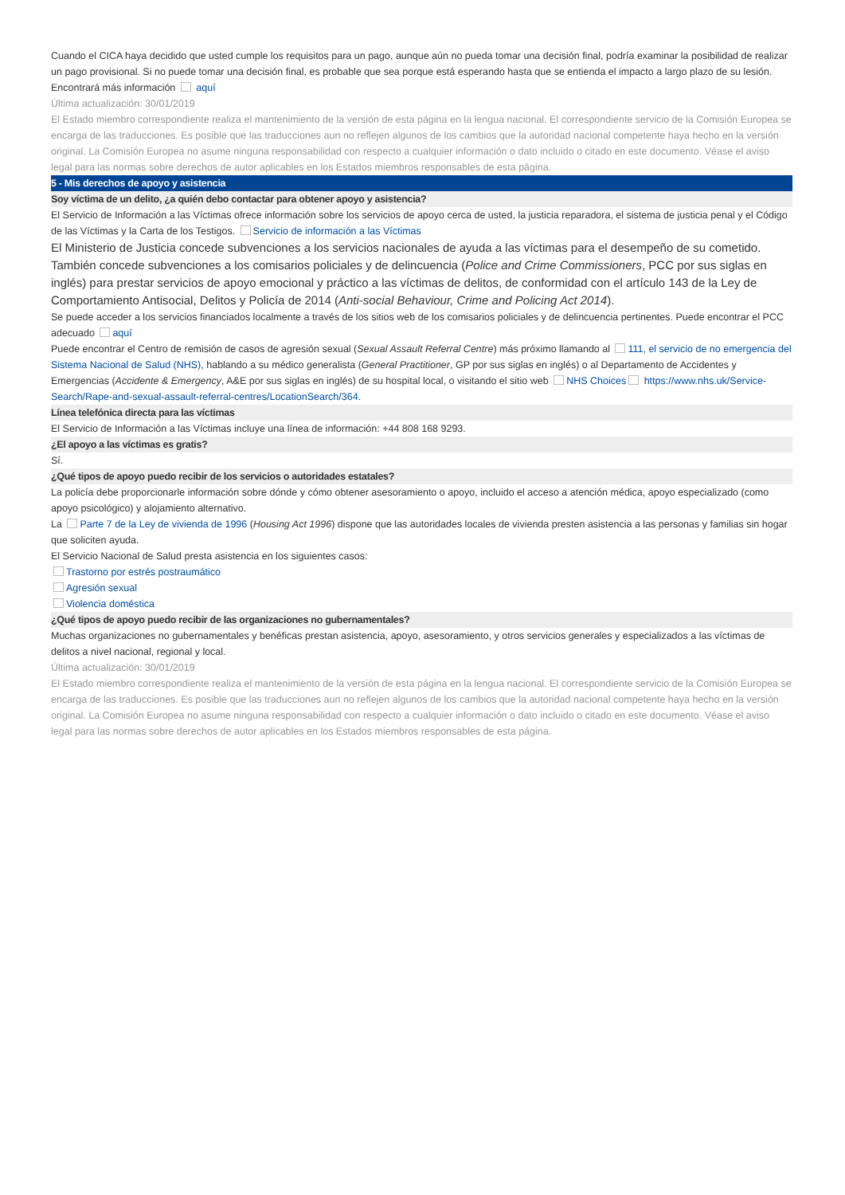Cuando el CICA haya decidido que usted cumple los requisitos para un pago, aunque aún no pueda tomar una decisión final, podría examinar la posibilidad de realizar un pago provisional. Si no puede tomar una decisión final, es probable que sea porque está esperando hasta que se entienda el impacto a largo plazo de su lesión.
Encontrará más información aquí
Última actualización: 30/01/2019
El Estado miembro correspondiente realiza el mantenimiento de la versión de esta página en la lengua nacional. El correspondiente servicio de la Comisión Europea se encarga de las traducciones. Es posible que las traducciones aun no reflejen algunos de los cambios que la autoridad nacional competente haya hecho en la versión original. La Comisión Europea no asume ninguna responsabilidad con respecto a cualquier información o dato incluido o citado en este documento. Véase el aviso legal para las normas sobre derechos de autor aplicables en los Estados miembros responsables de esta página.
5 - Mis derechos de apoyo y asistencia
Soy víctima de un delito, ¿a quién debo contactar para obtener apoyo y asistencia?
El Servicio de Información a las Víctimas ofrece información sobre los servicios de apoyo cerca de usted, la justicia reparadora, el sistema de justicia penal y el Código de las Víctimas y la Carta de los Testigos. Servicio de información a las Víctimas
El Ministerio de Justicia concede subvenciones a los servicios nacionales de ayuda a las víctimas para el desempeño de su cometido. También concede subvenciones a los comisarios policiales y de delincuencia (Police and Crime Commissioners, PCC por sus siglas en inglés) para prestar servicios de apoyo emocional y práctico a las víctimas de delitos, de conformidad con el artículo 143 de la Ley de Comportamiento Antisocial, Delitos y Policía de 2014 (Anti-social Behaviour, Crime and Policing Act 2014).
Se puede acceder a los servicios financiados localmente a través de los sitios web de los comisarios policiales y de delincuencia pertinentes. Puede encontrar el PCC adecuado aquí
Puede encontrar el Centro de remisión de casos de agresión sexual (Sexual Assault Referral Centre) más próximo llamando al 111, el servicio de no emergencia del Sistema Nacional de Salud (NHS), hablando a su médico generalista (General Practitioner, GP por sus siglas en inglés) o al Departamento de Accidentes y Emergencias (Accidente & Emergency, A&E por sus siglas en inglés) de su hospital local, o visitando el sitio web NHS Choices https://www.nhs.uk/Service-Search/Rape-and-sexual-assault-referral-centres/LocationSearch/364.
Línea telefónica directa para las víctimas
El Servicio de Información a las Víctimas incluye una línea de información: +44 808 168 9293.
¿El apoyo a las víctimas es gratis?
Sí.
¿Qué tipos de apoyo puedo recibir de los servicios o autoridades estatales?
La policía debe proporcionarle información sobre dónde y cómo obtener asesoramiento o apoyo, incluido el acceso a atención médica, apoyo especializado (como apoyo psicológico) y alojamiento alternativo.
La Parte 7 de la Ley de vivienda de 1996 (Housing Act 1996) dispone que las autoridades locales de vivienda presten asistencia a las personas y familias sin hogar que soliciten ayuda.
El Servicio Nacional de Salud presta asistencia en los siguientes casos:
Trastorno por estrés postraumático
Agresión sexual
Violencia doméstica
¿Qué tipos de apoyo puedo recibir de las organizaciones no gubernamentales?
Muchas organizaciones no gubernamentales y benéficas prestan asistencia, apoyo, asesoramiento, y otros servicios generales y especializados a las víctimas de delitos a nivel nacional, regional y local.
Última actualización: 30/01/2019
El Estado miembro correspondiente realiza el mantenimiento de la versión de esta página en la lengua nacional. El correspondiente servicio de la Comisión Europea se encarga de las traducciones. Es posible que las traducciones aun no reflejen algunos de los cambios que la autoridad nacional competente haya hecho en la versión original. La Comisión Europea no asume ninguna responsabilidad con respecto a cualquier información o dato incluido o citado en este documento. Véase el aviso legal para las normas sobre derechos de autor aplicables en los Estados miembros responsables de esta página.